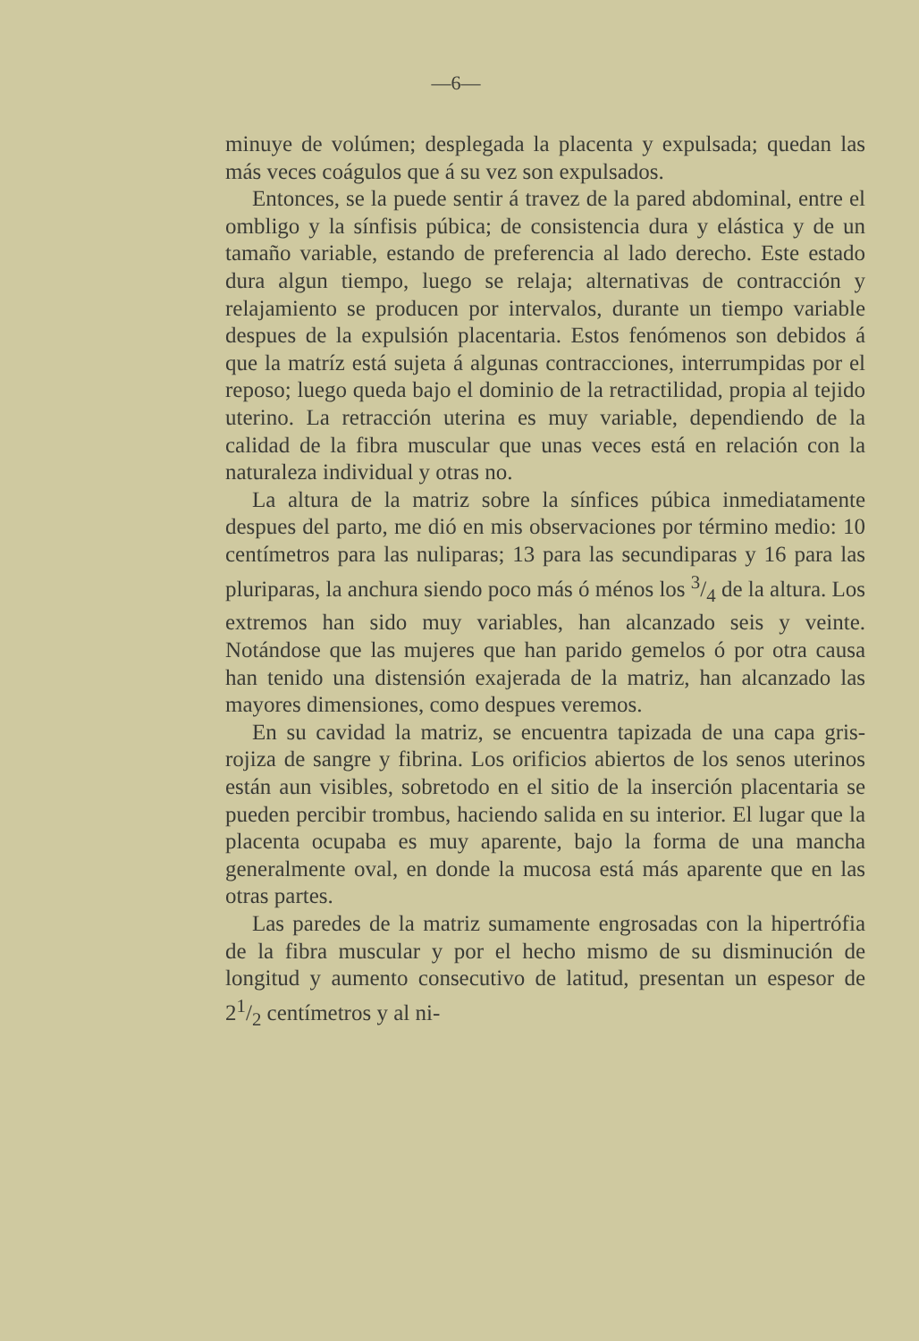—6—
minuye de volúmen; desplegada la placenta y expulsada; quedan las más veces coágulos que á su vez son expulsados.
Entonces, se la puede sentir á travez de la pared abdominal, entre el ombligo y la sínfisis púbica; de consistencia dura y elástica y de un tamaño variable, estando de preferencia al lado derecho. Este estado dura algun tiempo, luego se relaja; alternativas de contracción y relajamiento se producen por intervalos, durante un tiempo variable despues de la expulsión placentaria. Estos fenómenos son debidos á que la matríz está sujeta á algunas contracciones, interrumpidas por el reposo; luego queda bajo el dominio de la retractilidad, propia al tejido uterino. La retracción uterina es muy variable, dependiendo de la calidad de la fibra muscular que unas veces está en relación con la naturaleza individual y otras no.
La altura de la matriz sobre la sínfices púbica inmediatamente despues del parto, me dió en mis observaciones por término medio: 10 centímetros para las nuliparas; 13 para las secundiparas y 16 para las pluriparas, la anchura siendo poco más ó ménos los 3/4 de la altura. Los extremos han sido muy variables, han alcanzado seis y veinte. Notándose que las mujeres que han parido gemelos ó por otra causa han tenido una distensión exajerada de la matriz, han alcanzado las mayores dimensiones, como despues veremos.
En su cavidad la matriz, se encuentra tapizada de una capa gris-rojiza de sangre y fibrina. Los orificios abiertos de los senos uterinos están aun visibles, sobretodo en el sitio de la inserción placentaria se pueden percibir trombus, haciendo salida en su interior. El lugar que la placenta ocupaba es muy aparente, bajo la forma de una mancha generalmente oval, en donde la mucosa está más aparente que en las otras partes.
Las paredes de la matriz sumamente engrosadas con la hipertrófia de la fibra muscular y por el hecho mismo de su disminución de longitud y aumento consecutivo de latitud, presentan un espesor de 21/2 centímetros y al ni-